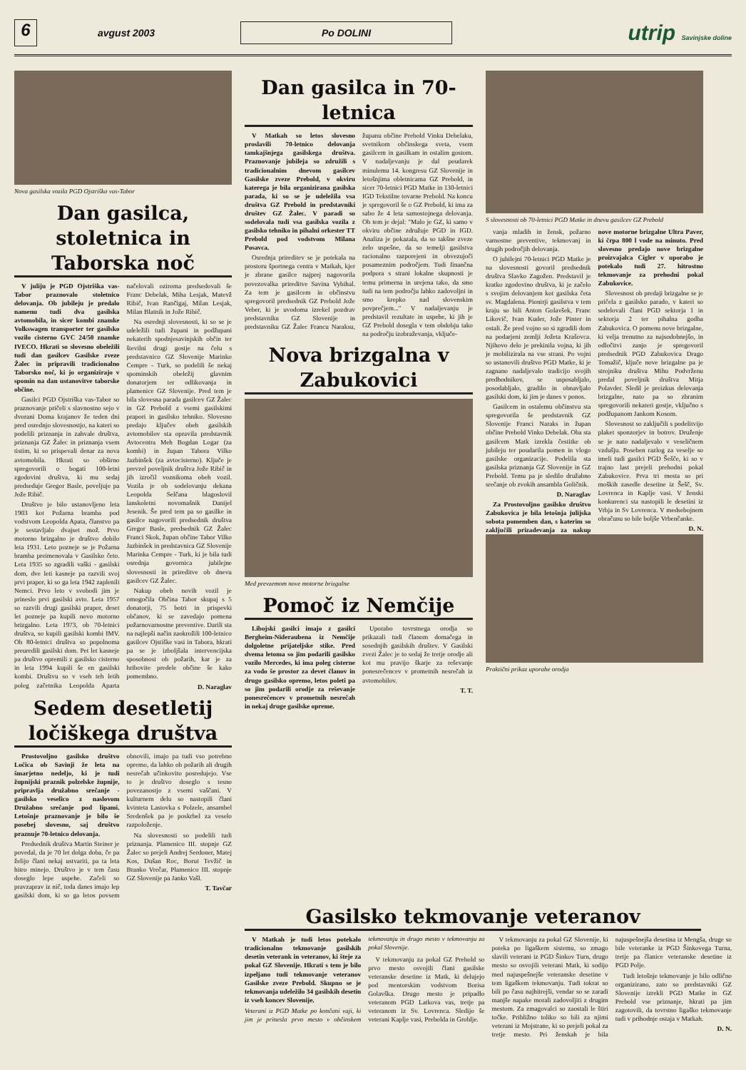6
avgust 2003
Po DOLINI
utrip Savinjske doline
Nova gasilska vozila PGD Ojstriška vas-Tabor
Dan gasilca, stoletnica in Taborska noč
V juliju je PGD Ojstriška vas-Tabor praznovalo stoletnico delovanja. Ob jubileju je predalo namenu tudi dva gasilska avtomobila, in sicer kombi znamke Volkswagen transporter ter gasilsko vozilo cisterno GVC 24/50 znamke IVECO. Hkrati so slovesno obeležili tudi dan gasilcev Gasilske zveze Žalec in pripravili tradicionalno Taborsko noč, ki jo organizirajo v spomin na dan ustanovitve taborske občine.
Gasilci PGD Ojstriška vas-Tabor so praznovanje pričeli s slavnostno sejo v dvorani Doma krajanov že teden dni pred osrednjo slovesnostjo, na kateri so podelili priznanja in zahvale društva, priznanja GZ Žalec in priznanja vsem tistim, ki so prispevali denar za nova avtomobila. Hkrati so obširno spregovorili o bogati 100-letni zgodovini društva, ki mu sedaj predseduje Gregor Basle, poveljuje pa Jože Ribič.
Društvo je bilo ustanovljeno leta 1903 kot Požarna bramba pod vodstvom Leopolda Apata, članstvo pa je sestavljalo dvajset mož. Prvo motorno brizgalno je društvo dobilo leta 1931. Leto pozneje se je Požarna bramba preimenovala v Gasilsko četo. Leta 1935 so zgradili vaški - gasilski dom, dve leti kasneje pa razvili svoj prvi prapor, ki so ga leta 1942 zaplenili Nemci. Prvo leto v svobodi jim je prineslo prvi gasilski avto. Leta 1957 so razvili drugi gasilski prapor, deset let pozneje pa kupili novo motorno brizgalno. Leta 1973, ob 70-letnici društva, so kupili gasilski kombi IMV. Ob 80-letnici društva so popolnoma preuredili gasilski dom. Pet let kasneje pa društvo opremili z gasilsko cisterno in leta 1994 kupili še en gasilski kombi. Društvu so v vseh teh letih poleg začetnika Leopolda Aparta načelovali oziroma predsedovali še Franc Debelak, Miha Lesjak, Matevž Ribič, Ivan Rančigaj, Milan Lesjak, Milan Blatnik in Jože Ribič.
Na osrednji slovesnosti, ki so se je udeležili tudi župani in podžupani nekaterih spodnjesavinjskih občin ter številni drugi gostje na čelu s predstavnico GZ Slovenije Marinko Cempre - Turk, so podelili še nekaj spominskih obeležij glavnim donatorjem ter odlikovanja in plamenice GZ Slovenije. Pred tem je bila slovesna parada gasilcev GZ Žalec in GZ Prebold z vsemi gasilskimi prapori in gasilsko tehniko. Slovesno predajo ključev obeh gasilskih avtomobilov sta opravila predstavnik Avtocentra Meh Bogdan Logar (za kombi) in župan Tabora Vilko Jazbinšek (za avtocisterno). Ključe je prevzel poveljnik društva Jože Ribič in jih izročil voznikoma obeh vozil. Vozila je ob sodelovanju dekana Leopolda Selčana blagoslovil lanskoletni novomašnik Danijel Jesenik. Še pred tem pa so gasilke in gasilce nagovorili predsednik društva Gregor Basle, predsednik GZ Žalec Franci Skok, župan občine Tabor Vilko Jazbinšek in predstavnica GZ Slovenije Marinka Cempre - Turk, ki je bila tudi osrednja govornica jubilejne slovesnosti in prireditve ob dnevu gasilcev GZ Žalec.
Nakup obeh novih vozil je omogočila Občina Tabor skupaj s 5 donatorji, 75 botri in prispevki občanov, ki se zavedajo pomena požarnovarnostne preventive. Darili sta na najlepši način zaokrožili 100-letnico gasilcev Ojstiške vasi in Tabora, hkrati pa se je izboljšala intervencijska sposobnost ob požarih, kar je za hribovite predele občine še kako pomembno.
D. Naraglav
Sedem desetletij ločiškega društva
Prostovoljno gasilsko društvo Ločica ob Savinji že leta na šmarjetno nedeljo, ki je tudi župnijski praznik polzelske župnije, pripravlja družabno srečanje - gasilsko veselico z naslovom Družabno srečanje pod lipami. Letošnje praznovanje je bilo še posebej slovesno, saj društvo praznuje 70-letnico delovanja.
Predsednik društva Martin Steiner je povedal, da je 70 let dolga doba, če pa želijo člani nekaj ustvariti, pa ta leta hitro minejo. Društvo je v tem času doseglo lepe uspehe. Začeli so pravzaprav iz nič, toda danes imajo lep gasilski dom, ki so ga letos povsem obnovili, imajo pa tudi vso potrebno opremo, da lahko ob požarih ali drugih nesrečah učinkovito posredujejo. Vse to je društvo doseglo s tesno povezanostjo z vsemi vaščani. V kulturnem delu so nastopili člani kvinteta Lastovka s Polzele, ansambel Sredenšek pa je poskrbel za veselo razpoloženje.
Na slovesnosti so podelili tudi priznanja. Plamenico III. stopnje GZ Žalec so prejeli Andrej Serdoner, Matej Kos, Dušan Roc, Borut Tevžič in Branko Vrečar, Plamenico III. stopnje GZ Slovenije pa Janko Vašl.
T. Tavčar
Dan gasilca in 70-letnica
V Matkah so letos slovesno proslavili 70-letnico delovanja tamkajšnjega gasilskega društva. Praznovanje jubileja so združili s tradicionalnim dnevom gasilcev Gasilske zveze Prebold, v okviru katerega je bila organizirana gasilska parada, ki so se je udeležila vsa društva GZ Prebold in predstavniki društev GZ Žalec. V paradi so sodelovala tudi vsa gasilska vozila z gasilsko tehniko in pihalni orkester TT Prebold pod vodstvom Milana Posavca.
Osrednja prireditev se je potekala na prostoru športnega centra v Matkah, kjer je zbrane gasilce najprej nagovorila povezovalka prireditve Savina Vybihal. Za tem je gasilcem in občinstvu spregovoril predsednik GZ Prebold Jože Veber, ki je uvodoma izrekel pozdrav predstavniku GZ Slovenije in predstavniku GZ Žalec Francu Naraksu, županu občine Prebold Vinku Debelaku, svetnikom občinskega sveta, vsem gasilcem in gasilkam in ostalim gostom. V nadaljevanju je dal poudarek minulemu 14. kongresu GZ Slovenije in letošnjima obletnicama GZ Prebold, in sicer 70-letnici PGD Matke in 130-letnici IGD Tekstilne tovarne Prebold. Na koncu je spregovoril še o GZ Prebold, ki ima za sabo že 4 leta samostojnega delovanja. Ob tem je dejal: "Malo je GZ, ki samo v okviru občine združuje PGD in IGD. Analiza je pokazala, da so takšne zveze zelo uspešne, da so temelji gasilstva racionalno razporejeni in obvezujoči posameznim področjem. Tudi finančna podpora s strani lokalne skupnosti je temu primerna in urejena tako, da smo tudi na tem področju lahko zadovoljni in smo krepko nad slovenskim povprečjem..." V nadaljevanju je predstavil rezultate in uspehe, ki jih je GZ Prebold dosegla v tem obdobju tako na področju izobraževanja, vključe-
Nova brizgalna v Zabukovici
Med prevzemom nove motorne brizgalne
Pomoč iz Nemčije
Libojski gasilci imajo z gasilci Bergheim-Nideraubena iz Nemčije dolgoletne prijateljske stike. Pred dvema letoma so jim podarili gasilsko vozilo Mercedes, ki ima poleg cisterne za vodo še prostor za devet članov in drugo gasilsko opremo, letos poleti pa so jim podarili orodje za reševanje ponesrečencev v prometnih nesrečah in nekaj druge gasilske opreme.
Uporabo tovrstnega orodja so prikazali tudi članom domačega in sosednjih gasilskih društev. V Gasilski zvezi Žalec je to sedaj že tretje orodje ali kot mu pravijo škarje za reševanje ponesrečencev v prometnih nesrečah iz avtomobilov.
T. T.
S slovesnosti ob 70-letnici PGD Matke in dnevu gasilcev GZ Prebold
vanja mladih in žensk, požarno varnostne preventive, tekmovanj in drugih področjih delovanja.
O jubilejni 70-letnici PGD Matke je na slovesnosti govoril predsednik društva Slavko Zagožen. Predstavil je kratko zgodovino društva, ki je začelo s svojim delovanjem kot gasilska četa sv. Magdalena. Pionirji gasilstva v tem kraju so bili Anton Golavšek, Franc Likovič, Ivan Kuder, Jože Pinter in ostali. Že pred vojno so si zgradili dom na podarjeni zemlji Jožeta Krašovca. Njihovo delo je prekinila vojna, ki jih je mobilizirala na vse strani. Po vojni so ustanovili društvo PGD Matke, ki je zagnano nadaljevalo tradicijo svojih predhodnikov, se usposabljalo, posodabljalo, gradilo in obnavljalo gasilski dom, ki jim je danes v ponos.
Gasilcem in ostalemu občinstvu sta spregovorila še predstavnik GZ Slovenije Franci Naraks in župan občine Prebold Vinko Debelak. Oba sta gasilcem Matk izrekla čestitke ob jubileju ter poudarila pomen in vlogo gasilske organizacije. Podelila sta gasilska priznanja GZ Slovenije in GZ Prebold. Temu pa je sledilo družabno srečanje ob zvokih ansambla Goličnik.
D. Naraglav
Za Prostovoljno gasilsko društvo Zabukovica je bila letošnja julijska sobota pomemben dan, s katerim so zaključili prizadevanja za nakup nove motorne brizgalne Ultra Paver, ki črpa 800 l vode na minuto. Pred slovesno predajo nove brizgalne proizvajalca Cigler v uporabo je potekalo tudi 27. hitrostno tekmovanje za prehodni pokal Zabukovice.
Slovesnost ob predaji brizgalne se je pričela z gasilsko parado, v kateri so sodelovali člani PGD sektorja 1 in sektorja 2 ter pihalna godba Zabukovica. O pomenu nove brizgalne, ki velja trenutno za najsodobnejšo, in odločitvi zanjo je spregovoril predsednik PGD Zabukovica Drago Tomažič, ključe nove brizgalne pa je strojniku društva Mihu Podvrženu predal poveljnik društva Mitja Polavder. Sledil je preizkus delovanja brizgalne, nato pa so zbranim spregovorili nekateri gostje, vključno s podžupanom Jankom Kosom.
Slovesnost so zaključili s podelitvijo plaket sponzorjev in botrov. Druženje se je nato nadaljevalo v veseličnem vzdušju. Poseben razlog za veselje so imeli tudi gasilci PGD Šešče, ki so v trajno last prejeli prehodni pokal Zabukovice. Prva tri mesta so pri moških zasedle desetine iz Šešč, Sv. Lovrenca in Kaplje vasi. V ženski konkurenci sta nastopili le desetini iz Vrbja in Sv Lovrenca. V medsebojnem obračunu so bile boljše Vrbenčanke.
D. N.
Praktični prikaz uporabe orodja
Gasilsko tekmovanje veteranov
V Matkah je tudi letos potekalo tradicionalno tekmovanje gasilskih desetin veterank in veteranov, ki šteje za pokal GZ Slovenije. Hkrati s tem je bilo izpeljano tudi tekmovanje veteranov Gasilske zveze Prebold. Skupno se je tekmovanja udeležilo 34 gasilskih desetin iz vseh koncev Slovenije.
Veterani iz PGD Matke po končani vaji, ki jim je prinesla prvo mesto v občinskem tekmovanju in drugo mesto v tekmovanju za pokal Slovenije.
V tekmovanju za pokal GZ Prebold so prvo mesto osvojili člani gasilske veteranske desetine iz Matk, ki delujejo pod mentorskim vodstvom Borisa Golavška. Drugo mesto je pripadlo veteranom PGD Latkova vas, tretje pa veteranom iz Sv. Lovrenca. Sledijo še veterani Kaplje vasi, Prebolda in Groblje.
V tekmovanju za pokal GZ Slovenije, ki poteka po ligaškem sistemu, so zmago slavili veterani iz PGD Šinkov Turn, drugo mesto so osvojili veterani Matk, ki sodijo med najuspešnejše veteranske desetine v tem ligaškem tekmovanju. Tudi tokrat so bili po času najhitrejši, vendar so se zaradi manjše napake morali zadovoljiti z drugim mestom. Za zmagovalci so zaostali le štiri točke. Približno toliko so bili za njimi veterani iz Mojstrane, ki so prejeli pokal za tretje mesto. Pri ženskah je bila najuspešnejša desetina iz Mengša, druge so bile veteranke iz PGD Šinkovega Turna, tretje pa članice veteranske desetine iz PGD Polje.
Tudi letošnje tekmovanje je bilo odlično organizirano, zato so predstavniki GZ Slovenije izrekli PGD Matke in GZ Prebold vse priznanje, hkrati pa jim zagotovili, da tovrstno ligaško tekmovanje tudi v prihodnje ostaja v Matkah.
D. N.